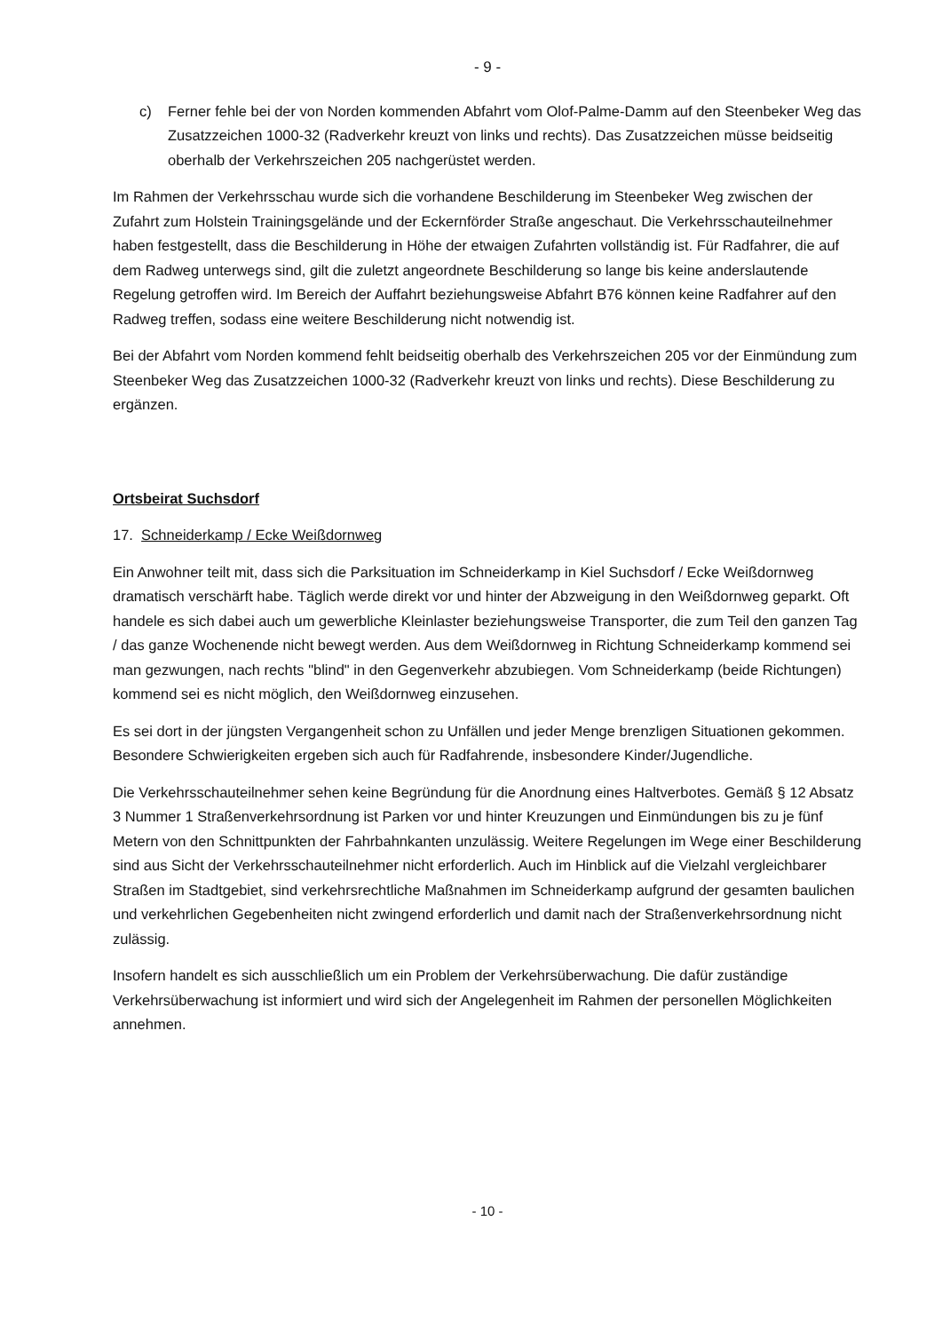- 9 -
c) Ferner fehle bei der von Norden kommenden Abfahrt vom Olof-Palme-Damm auf den Steenbeker Weg das Zusatzzeichen 1000-32 (Radverkehr kreuzt von links und rechts). Das Zusatzzeichen müsse beidseitig oberhalb der Verkehrszeichen 205 nachgerüstet werden.
Im Rahmen der Verkehrsschau wurde sich die vorhandene Beschilderung im Steenbeker Weg zwischen der Zufahrt zum Holstein Trainingsgelände und der Eckernförder Straße angeschaut. Die Verkehrsschauteilnehmer haben festgestellt, dass die Beschilderung in Höhe der etwaigen Zufahrten vollständig ist. Für Radfahrer, die auf dem Radweg unterwegs sind, gilt die zuletzt angeordnete Beschilderung so lange bis keine anderslautende Regelung getroffen wird. Im Bereich der Auffahrt beziehungsweise Abfahrt B76 können keine Radfahrer auf den Radweg treffen, sodass eine weitere Beschilderung nicht notwendig ist.
Bei der Abfahrt vom Norden kommend fehlt beidseitig oberhalb des Verkehrszeichen 205 vor der Einmündung zum Steenbeker Weg das Zusatzzeichen 1000-32 (Radverkehr kreuzt von links und rechts). Diese Beschilderung zu ergänzen.
Ortsbeirat Suchsdorf
17. Schneiderkamp / Ecke Weißdornweg
Ein Anwohner teilt mit, dass sich die Parksituation im Schneiderkamp in Kiel Suchsdorf / Ecke Weißdornweg dramatisch verschärft habe. Täglich werde direkt vor und hinter der Abzweigung in den Weißdornweg geparkt. Oft handele es sich dabei auch um gewerbliche Kleinlaster beziehungsweise Transporter, die zum Teil den ganzen Tag / das ganze Wochenende nicht bewegt werden. Aus dem Weißdornweg in Richtung Schneiderkamp kommend sei man gezwungen, nach rechts "blind" in den Gegenverkehr abzubiegen. Vom Schneiderkamp (beide Richtungen) kommend sei es nicht möglich, den Weißdornweg einzusehen.
Es sei dort in der jüngsten Vergangenheit schon zu Unfällen und jeder Menge brenzligen Situationen gekommen. Besondere Schwierigkeiten ergeben sich auch für Radfahrende, insbesondere Kinder/Jugendliche.
Die Verkehrsschauteilnehmer sehen keine Begründung für die Anordnung eines Haltverbotes. Gemäß § 12 Absatz 3 Nummer 1 Straßenverkehrsordnung ist Parken vor und hinter Kreuzungen und Einmündungen bis zu je fünf Metern von den Schnittpunkten der Fahrbahnkanten unzulässig. Weitere Regelungen im Wege einer Beschilderung sind aus Sicht der Verkehrsschauteilnehmer nicht erforderlich. Auch im Hinblick auf die Vielzahl vergleichbarer Straßen im Stadtgebiet, sind verkehrsrechtliche Maßnahmen im Schneiderkamp aufgrund der gesamten baulichen und verkehrlichen Gegebenheiten nicht zwingend erforderlich und damit nach der Straßenverkehrsordnung nicht zulässig.
Insofern handelt es sich ausschließlich um ein Problem der Verkehrsüberwachung. Die dafür zuständige Verkehrsüberwachung ist informiert und wird sich der Angelegenheit im Rahmen der personellen Möglichkeiten annehmen.
- 10 -